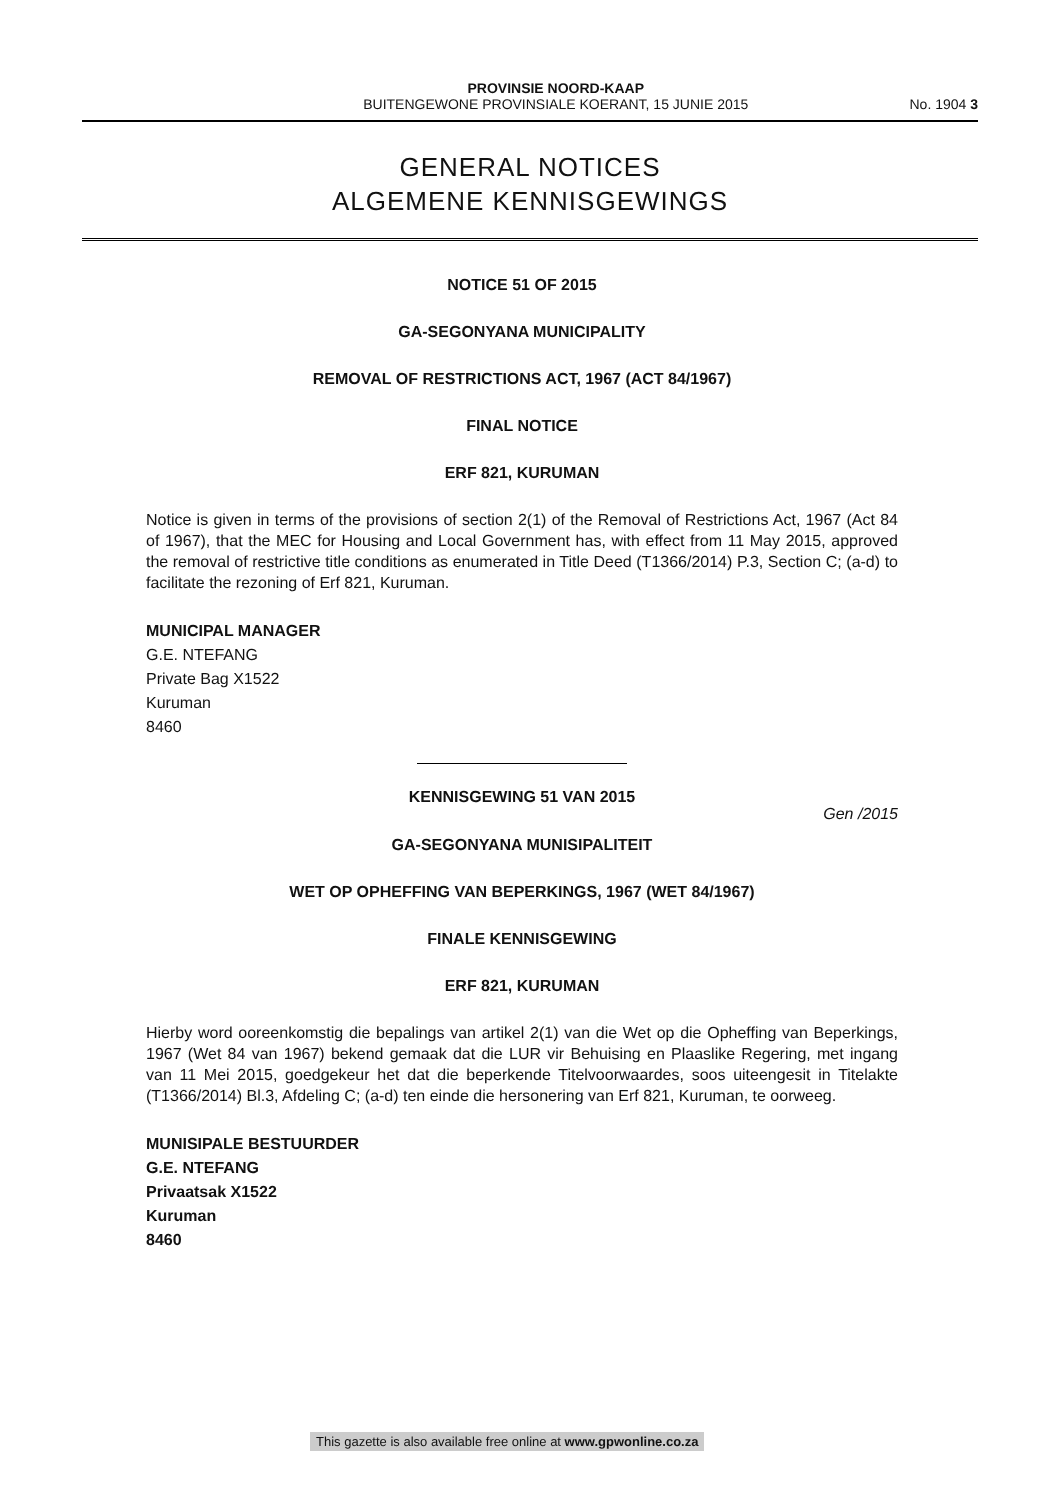PROVINSIE NOORD-KAAP
BUITENGEWONE PROVINSIALE KOERANT, 15 JUNIE 2015
No. 1904 3
GENERAL NOTICES
ALGEMENE KENNISGEWINGS
NOTICE 51 OF 2015
GA-SEGONYANA MUNICIPALITY
REMOVAL OF RESTRICTIONS ACT, 1967 (ACT 84/1967)
FINAL NOTICE
ERF 821, KURUMAN
Notice is given in terms of the provisions of section 2(1) of the Removal of Restrictions Act, 1967 (Act 84 of 1967), that the MEC for Housing and Local Government has, with effect from 11 May 2015, approved the removal of restrictive title conditions as enumerated in Title Deed (T1366/2014) P.3, Section C; (a-d) to facilitate the rezoning of Erf 821, Kuruman.
MUNICIPAL MANAGER
G.E. NTEFANG
Private Bag X1522
Kuruman
8460
KENNISGEWING 51 VAN 2015
Gen /2015
GA-SEGONYANA MUNISIPALITEIT
WET OP OPHEFFING VAN BEPERKINGS, 1967 (WET 84/1967)
FINALE KENNISGEWING
ERF 821, KURUMAN
Hierby word ooreenkomstig die bepalings van artikel 2(1) van die Wet op die Opheffing van Beperkings, 1967 (Wet 84 van 1967) bekend gemaak dat die LUR vir Behuising en Plaaslike Regering, met ingang van 11 Mei 2015, goedgekeur het dat die beperkende Titelvoorwaardes, soos uiteengesit in Titelakte (T1366/2014) Bl.3, Afdeling C; (a-d) ten einde die hersonering van Erf 821, Kuruman, te oorweeg.
MUNISIPALE BESTUURDER
G.E. NTEFANG
Privaatsak X1522
Kuruman
8460
This gazette is also available free online at www.gpwonline.co.za